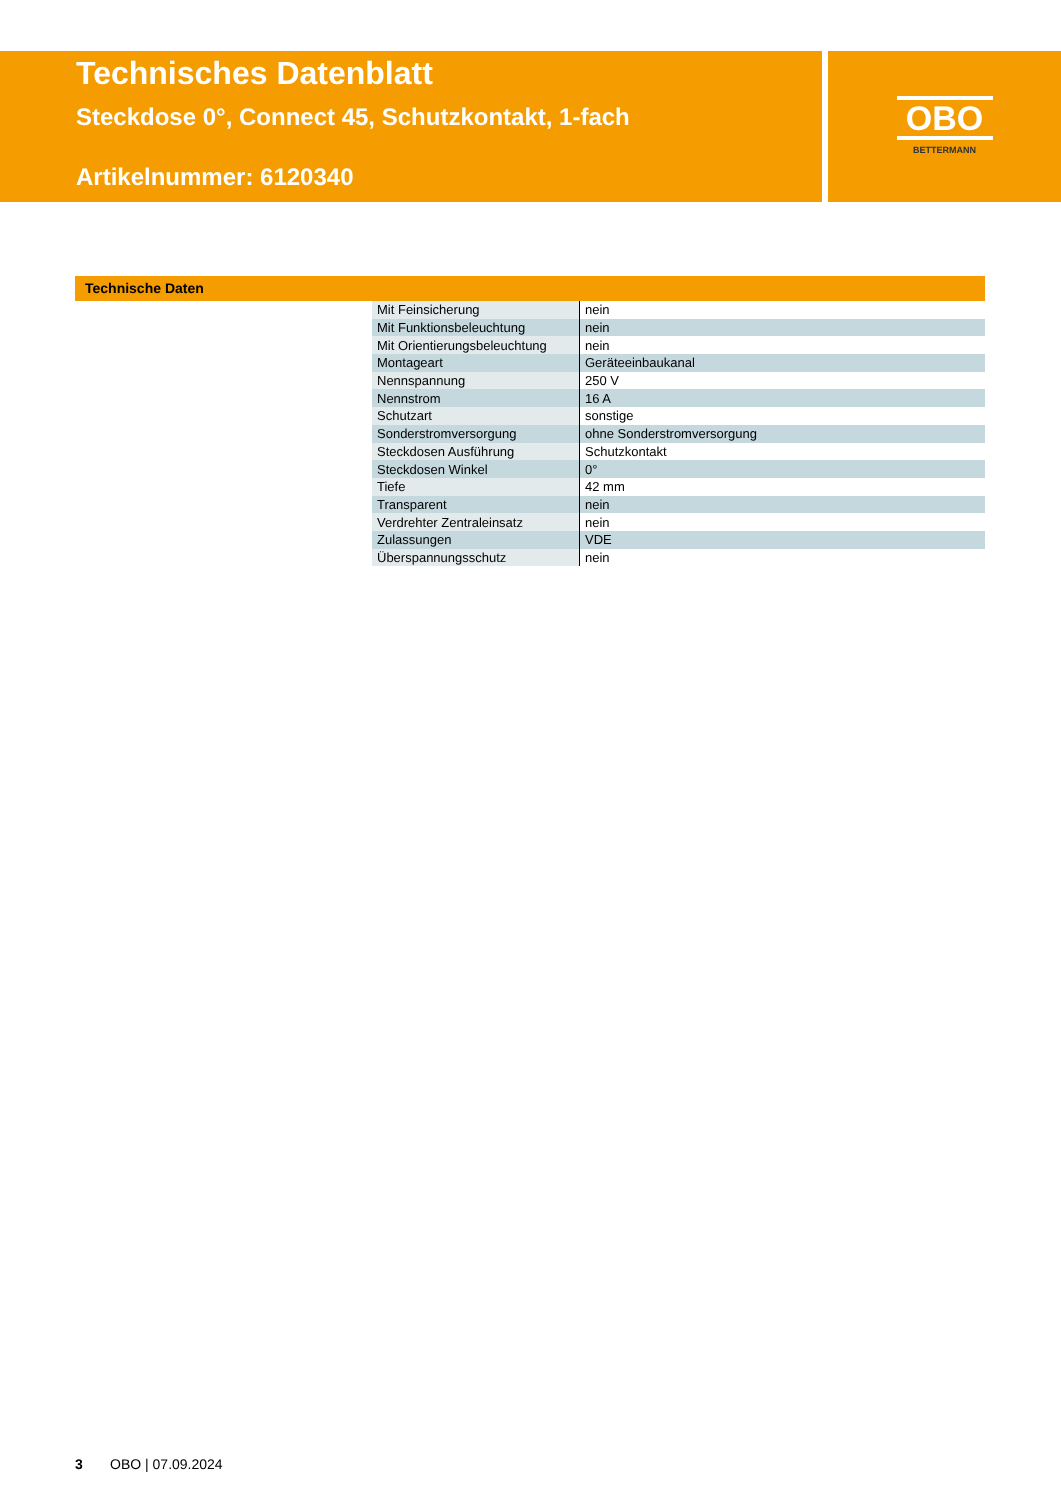Technisches Datenblatt
Steckdose 0°, Connect 45, Schutzkontakt, 1-fach
Artikelnummer: 6120340
OBO
BETTERMANN
Technische Daten
| Mit Feinsicherung | nein |
| Mit Funktionsbeleuchtung | nein |
| Mit Orientierungsbeleuchtung | nein |
| Montageart | Geräteeinbaukanal |
| Nennspannung | 250 V |
| Nennstrom | 16 A |
| Schutzart | sonstige |
| Sonderstromversorgung | ohne Sonderstromversorgung |
| Steckdosen Ausführung | Schutzkontakt |
| Steckdosen Winkel | 0° |
| Tiefe | 42 mm |
| Transparent | nein |
| Verdrehter Zentraleinsatz | nein |
| Zulassungen | VDE |
| Überspannungsschutz | nein |
3 OBO | 07.09.2024